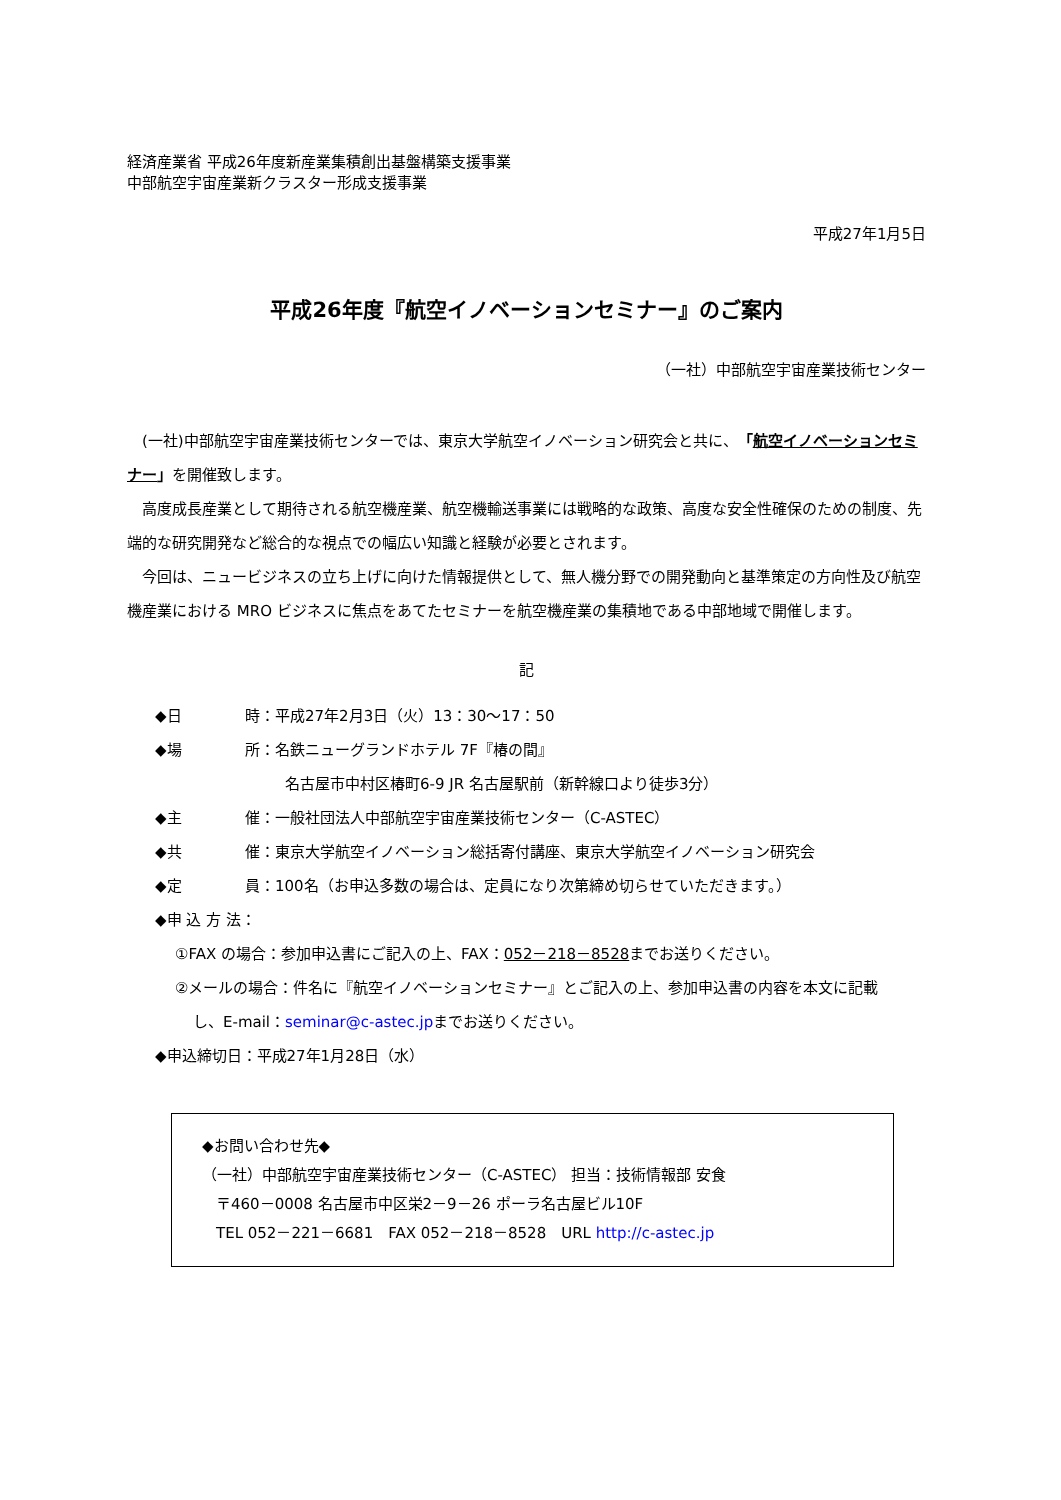経済産業省 平成26年度新産業集積創出基盤構築支援事業
中部航空宇宙産業新クラスター形成支援事業
平成27年1月5日
平成26年度『航空イノベーションセミナー』のご案内
（一社）中部航空宇宙産業技術センター
(一社)中部航空宇宙産業技術センターでは、東京大学航空イノベーション研究会と共に、「航空イノベーションセミナー」を開催致します。
高度成長産業として期待される航空機産業、航空機輸送事業には戦略的な政策、高度な安全性確保のための制度、先端的な研究開発など総合的な視点での幅広い知識と経験が必要とされます。
今回は、ニュービジネスの立ち上げに向けた情報提供として、無人機分野での開発動向と基準策定の方向性及び航空機産業における MRO ビジネスに焦点をあてたセミナーを航空機産業の集積地である中部地域で開催します。
記
◆日 時：平成27年2月3日（火）13：30～17：50
◆場 所：名鉄ニューグランドホテル 7F『椿の間』
名古屋市中村区椿町6-9 JR 名古屋駅前（新幹線口より徒歩3分）
◆主 催：一般社団法人中部航空宇宙産業技術センター（C-ASTEC）
◆共 催：東京大学航空イノベーション総括寄付講座、東京大学航空イノベーション研究会
◆定 員：100名（お申込多数の場合は、定員になり次第締め切らせていただきます。）
◆申 込 方 法：
①FAX の場合：参加申込書にご記入の上、FAX：052－218－8528までお送りください。
②メールの場合：件名に『航空イノベーションセミナー』とご記入の上、参加申込書の内容を本文に記載
し、E-mail：seminar@c-astec.jpまでお送りください。
◆申込締切日：平成27年1月28日（水）
◆お問い合わせ先◆
（一社）中部航空宇宙産業技術センター（C-ASTEC） 担当：技術情報部 安食
〒460－0008 名古屋市中区栄2－9－26 ポーラ名古屋ビル10F
TEL 052－221－6681　FAX 052－218－8528　URL http://c-astec.jp